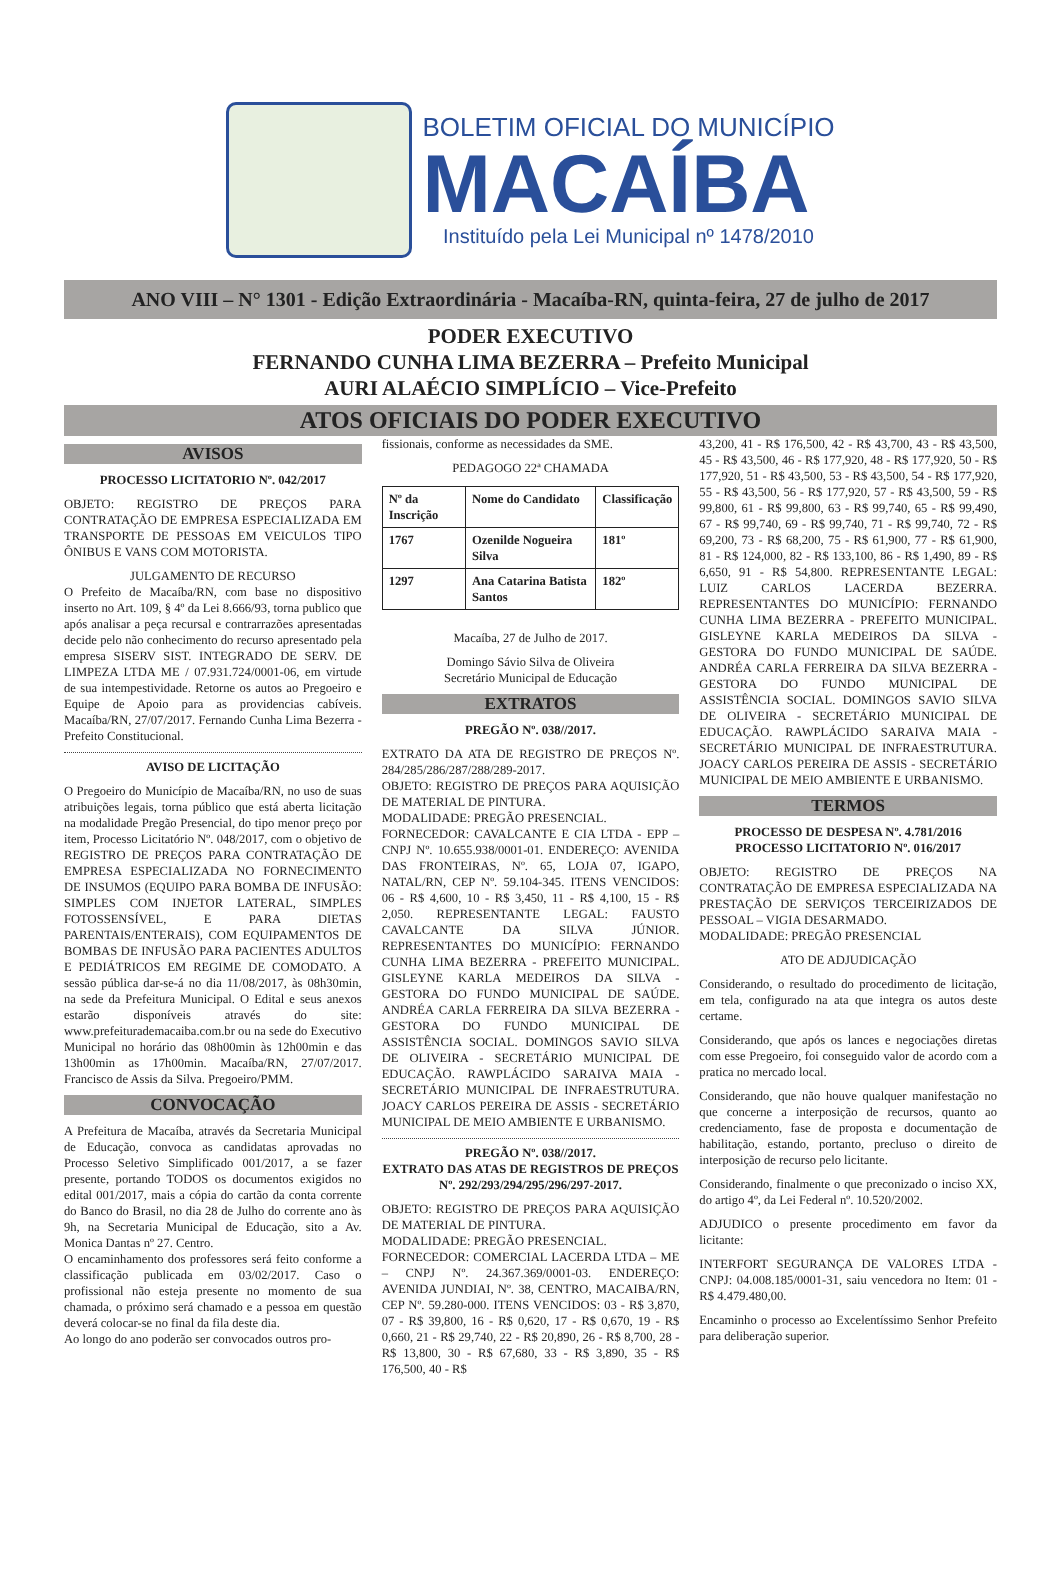BOLETIM OFICIAL DO MUNICÍPIO
MACAÍBA
Instituído pela Lei Municipal nº 1478/2010
ANO VIII – N° 1301 - Edição Extraordinária - Macaíba-RN, quinta-feira, 27 de julho de 2017
PODER EXECUTIVO
FERNANDO CUNHA LIMA BEZERRA – Prefeito Municipal
AURI ALAÉCIO SIMPLÍCIO – Vice-Prefeito
ATOS OFICIAIS DO PODER EXECUTIVO
AVISOS
PROCESSO LICITATORIO Nº. 042/2017
OBJETO: REGISTRO DE PREÇOS PARA CONTRATAÇÃO DE EMPRESA ESPECIALIZADA EM TRANSPORTE DE PESSOAS EM VEICULOS TIPO ÔNIBUS E VANS COM MOTORISTA.
JULGAMENTO DE RECURSO
O Prefeito de Macaíba/RN, com base no dispositivo inserto no Art. 109, § 4º da Lei 8.666/93, torna publico que após analisar a peça recursal e contrarrazões apresentadas decide pelo não conhecimento do recurso apresentado pela empresa SISERV SIST. INTEGRADO DE SERV. DE LIMPEZA LTDA ME / 07.931.724/0001-06, em virtude de sua intempestividade. Retorne os autos ao Pregoeiro e Equipe de Apoio para as providencias cabíveis. Macaíba/RN, 27/07/2017. Fernando Cunha Lima Bezerra - Prefeito Constitucional.
AVISO DE LICITAÇÃO
O Pregoeiro do Município de Macaíba/RN, no uso de suas atribuições legais, torna público que está aberta licitação na modalidade Pregão Presencial, do tipo menor preço por item, Processo Licitatório Nº. 048/2017, com o objetivo de REGISTRO DE PREÇOS PARA CONTRATAÇÃO DE EMPRESA ESPECIALIZADA NO FORNECIMENTO DE INSUMOS (EQUIPO PARA BOMBA DE INFUSÃO: SIMPLES COM INJETOR LATERAL, SIMPLES FOTOSSENSÍVEL, E PARA DIETAS PARENTAIS/ENTERAIS), COM EQUIPAMENTOS DE BOMBAS DE INFUSÃO PARA PACIENTES ADULTOS E PEDIÁTRICOS EM REGIME DE COMODATO. A sessão pública dar-se-á no dia 11/08/2017, às 08h30min, na sede da Prefeitura Municipal. O Edital e seus anexos estarão disponíveis através do site: www.prefeiturademacaiba.com.br ou na sede do Executivo Municipal no horário das 08h00min às 12h00min e das 13h00min as 17h00min. Macaíba/RN, 27/07/2017. Francisco de Assis da Silva. Pregoeiro/PMM.
CONVOCAÇÃO
A Prefeitura de Macaíba, através da Secretaria Municipal de Educação, convoca as candidatas aprovadas no Processo Seletivo Simplificado 001/2017, a se fazer presente, portando TODOS os documentos exigidos no edital 001/2017, mais a cópia do cartão da conta corrente do Banco do Brasil, no dia 28 de Julho do corrente ano às 9h, na Secretaria Municipal de Educação, sito a Av. Monica Dantas nº 27. Centro.
O encaminhamento dos professores será feito conforme a classificação publicada em 03/02/2017. Caso o profissional não esteja presente no momento de sua chamada, o próximo será chamado e a pessoa em questão deverá colocar-se no final da fila deste dia.
Ao longo do ano poderão ser convocados outros pro-
fissionais, conforme as necessidades da SME.
PEDAGOGO 22ª CHAMADA
| Nº da Inscrição | Nome do Candidato | Classificação |
| --- | --- | --- |
| 1767 | Ozenilde Nogueira Silva | 181º |
| 1297 | Ana Catarina Batista Santos | 182º |
Macaíba, 27 de Julho de 2017.
Domingo Sávio Silva de Oliveira
Secretário Municipal de Educação
EXTRATOS
PREGÃO Nº. 038//2017.
EXTRATO DA ATA DE REGISTRO DE PREÇOS Nº. 284/285/286/287/288/289-2017.
OBJETO: REGISTRO DE PREÇOS PARA AQUISIÇÃO DE MATERIAL DE PINTURA.
MODALIDADE: PREGÃO PRESENCIAL.
FORNECEDOR: CAVALCANTE E CIA LTDA - EPP – CNPJ Nº. 10.655.938/0001-01. ENDEREÇO: AVENIDA DAS FRONTEIRAS, Nº. 65, LOJA 07, IGAPO, NATAL/RN, CEP Nº. 59.104-345. ITENS VENCIDOS: 06 - R$ 4,600, 10 - R$ 3,450, 11 - R$ 4,100, 15 - R$ 2,050. REPRESENTANTE LEGAL: FAUSTO CAVALCANTE DA SILVA JÚNIOR. REPRESENTANTES DO MUNICÍPIO: FERNANDO CUNHA LIMA BEZERRA - PREFEITO MUNICIPAL. GISLEYNE KARLA MEDEIROS DA SILVA - GESTORA DO FUNDO MUNICIPAL DE SAÚDE. ANDRÉA CARLA FERREIRA DA SILVA BEZERRA - GESTORA DO FUNDO MUNICIPAL DE ASSISTÊNCIA SOCIAL. DOMINGOS SAVIO SILVA DE OLIVEIRA - SECRETÁRIO MUNICIPAL DE EDUCAÇÃO. RAWPLÁCIDO SARAIVA MAIA - SECRETÁRIO MUNICIPAL DE INFRAESTRUTURA. JOACY CARLOS PEREIRA DE ASSIS - SECRETÁRIO MUNICIPAL DE MEIO AMBIENTE E URBANISMO.
PREGÃO Nº. 038//2017.
EXTRATO DAS ATAS DE REGISTROS DE PREÇOS Nº. 292/293/294/295/296/297-2017.
OBJETO: REGISTRO DE PREÇOS PARA AQUISIÇÃO DE MATERIAL DE PINTURA.
MODALIDADE: PREGÃO PRESENCIAL.
FORNECEDOR: COMERCIAL LACERDA LTDA – ME – CNPJ Nº. 24.367.369/0001-03. ENDEREÇO: AVENIDA JUNDIAI, Nº. 38, CENTRO, MACAIBA/RN, CEP Nº. 59.280-000. ITENS VENCIDOS: 03 - R$ 3,870, 07 - R$ 39,800, 16 - R$ 0,620, 17 - R$ 0,670, 19 - R$ 0,660, 21 - R$ 29,740, 22 - R$ 20,890, 26 - R$ 8,700, 28 - R$ 13,800, 30 - R$ 67,680, 33 - R$ 3,890, 35 - R$ 176,500, 40 - R$
43,200, 41 - R$ 176,500, 42 - R$ 43,700, 43 - R$ 43,500, 45 - R$ 43,500, 46 - R$ 177,920, 48 - R$ 177,920, 50 - R$ 177,920, 51 - R$ 43,500, 53 - R$ 43,500, 54 - R$ 177,920, 55 - R$ 43,500, 56 - R$ 177,920, 57 - R$ 43,500, 59 - R$ 99,800, 61 - R$ 99,800, 63 - R$ 99,740, 65 - R$ 99,490, 67 - R$ 99,740, 69 - R$ 99,740, 71 - R$ 99,740, 72 - R$ 69,200, 73 - R$ 68,200, 75 - R$ 61,900, 77 - R$ 61,900, 81 - R$ 124,000, 82 - R$ 133,100, 86 - R$ 1,490, 89 - R$ 6,650, 91 - R$ 54,800. REPRESENTANTE LEGAL: LUIZ CARLOS LACERDA BEZERRA. REPRESENTANTES DO MUNICÍPIO: FERNANDO CUNHA LIMA BEZERRA - PREFEITO MUNICIPAL. GISLEYNE KARLA MEDEIROS DA SILVA - GESTORA DO FUNDO MUNICIPAL DE SAÚDE. ANDRÉA CARLA FERREIRA DA SILVA BEZERRA - GESTORA DO FUNDO MUNICIPAL DE ASSISTÊNCIA SOCIAL. DOMINGOS SAVIO SILVA DE OLIVEIRA - SECRETÁRIO MUNICIPAL DE EDUCAÇÃO. RAWPLÁCIDO SARAIVA MAIA - SECRETÁRIO MUNICIPAL DE INFRAESTRUTURA. JOACY CARLOS PEREIRA DE ASSIS - SECRETÁRIO MUNICIPAL DE MEIO AMBIENTE E URBANISMO.
TERMOS
PROCESSO DE DESPESA Nº. 4.781/2016
PROCESSO LICITATORIO Nº. 016/2017
OBJETO: REGISTRO DE PREÇOS NA CONTRATAÇÃO DE EMPRESA ESPECIALIZADA NA PRESTAÇÃO DE SERVIÇOS TERCEIRIZADOS DE PESSOAL – VIGIA DESARMADO.
MODALIDADE: PREGÃO PRESENCIAL
ATO DE ADJUDICAÇÃO
Considerando, o resultado do procedimento de licitação, em tela, configurado na ata que integra os autos deste certame.
Considerando, que após os lances e negociações diretas com esse Pregoeiro, foi conseguido valor de acordo com a pratica no mercado local.
Considerando, que não houve qualquer manifestação no que concerne a interposição de recursos, quanto ao credenciamento, fase de proposta e documentação de habilitação, estando, portanto, precluso o direito de interposição de recurso pelo licitante.
Considerando, finalmente o que preconizado o inciso XX, do artigo 4º, da Lei Federal nº. 10.520/2002.
ADJUDICO o presente procedimento em favor da licitante:
INTERFORT SEGURANÇA DE VALORES LTDA - CNPJ: 04.008.185/0001-31, saiu vencedora no Item: 01 - R$ 4.479.480,00.
Encaminho o processo ao Excelentíssimo Senhor Prefeito para deliberação superior.